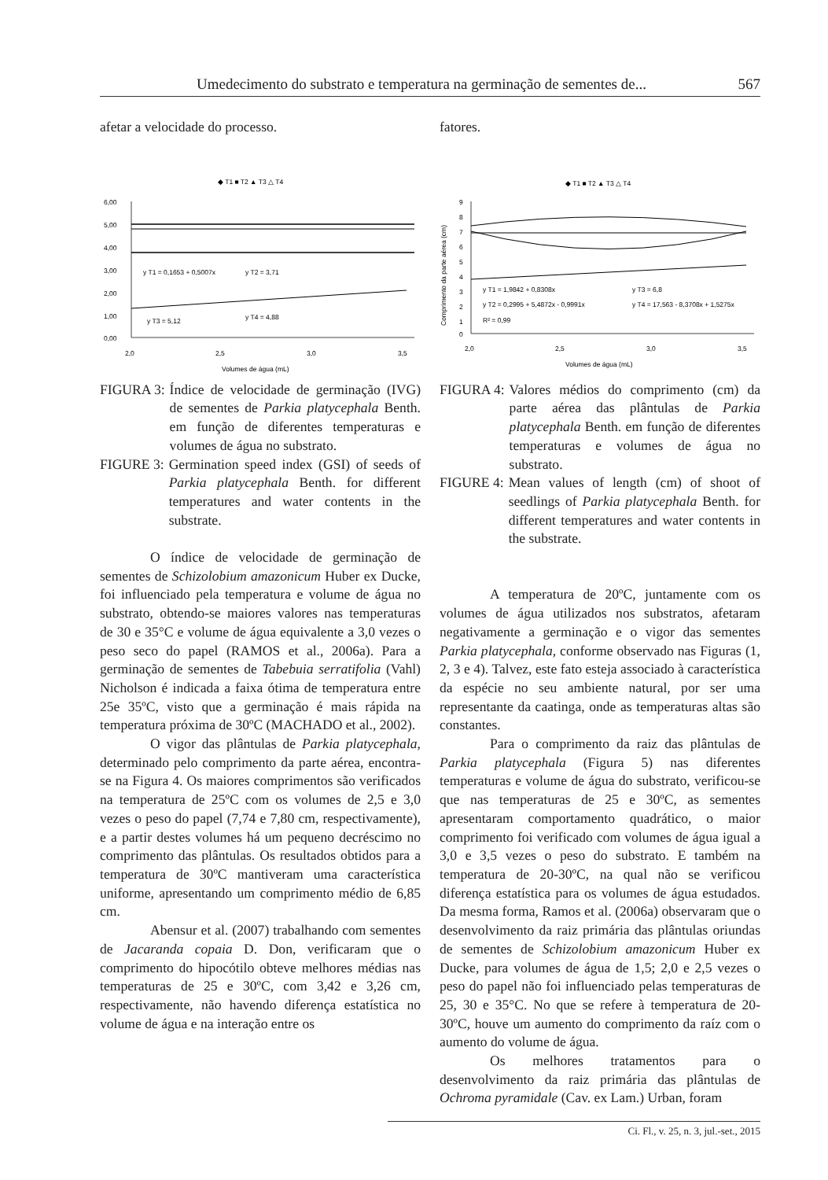Umedecimento do substrato e temperatura na germinação de sementes de... 567
afetar a velocidade do processo.
◆ T1 ■ T2 ▲ T3 △ T4
6,00
5,00
4,00
3,00
2,00
1,00
0,00
2,0
2,5
3,0
3,5
y T1 = 0,1653 + 0,5007x
y T2 = 3,71
y T3 = 5,12
y T4 = 4,88
Volumes de água (mL)
FIGURA 3: Índice de velocidade de germinação (IVG) de sementes de Parkia platycephala Benth. em função de diferentes temperaturas e volumes de água no substrato.
FIGURE 3: Germination speed index (GSI) of seeds of Parkia platycephala Benth. for different temperatures and water contents in the substrate.
O índice de velocidade de germinação de sementes de Schizolobium amazonicum Huber ex Ducke, foi influenciado pela temperatura e volume de água no substrato, obtendo-se maiores valores nas temperaturas de 30 e 35°C e volume de água equivalente a 3,0 vezes o peso seco do papel (RAMOS et al., 2006a). Para a germinação de sementes de Tabebuia serratifolia (Vahl) Nicholson é indicada a faixa ótima de temperatura entre 25e 35ºC, visto que a germinação é mais rápida na temperatura próxima de 30ºC (MACHADO et al., 2002).
O vigor das plântulas de Parkia platycephala, determinado pelo comprimento da parte aérea, encontra-se na Figura 4. Os maiores comprimentos são verificados na temperatura de 25ºC com os volumes de 2,5 e 3,0 vezes o peso do papel (7,74 e 7,80 cm, respectivamente), e a partir destes volumes há um pequeno decréscimo no comprimento das plântulas. Os resultados obtidos para a temperatura de 30ºC mantiveram uma característica uniforme, apresentando um comprimento médio de 6,85 cm.
Abensur et al. (2007) trabalhando com sementes de Jacaranda copaia D. Don, verificaram que o comprimento do hipocótilo obteve melhores médias nas temperaturas de 25 e 30ºC, com 3,42 e 3,26 cm, respectivamente, não havendo diferença estatística no volume de água e na interação entre os
fatores.
◆ T1 ■ T2 ▲ T3 △ T4
Comprimento da parte aérea (cm)
9
8
7
6
5
4
3
2
1
0
2,0
2,5
3,0
3,5
y T1 = 1,9842 + 0,8308x
y T3 = 6,8
y T2 = 0,2995 + 5,4872x - 0,9991x
y T4 = 17,563 - 8,3708x + 1,5275x
R² = 0,99
Volumes de água (mL)
FIGURA 4: Valores médios do comprimento (cm) da parte aérea das plântulas de Parkia platycephala Benth. em função de diferentes temperaturas e volumes de água no substrato.
FIGURE 4: Mean values of length (cm) of shoot of seedlings of Parkia platycephala Benth. for different temperatures and water contents in the substrate.
A temperatura de 20ºC, juntamente com os volumes de água utilizados nos substratos, afetaram negativamente a germinação e o vigor das sementes Parkia platycephala, conforme observado nas Figuras (1, 2, 3 e 4). Talvez, este fato esteja associado à característica da espécie no seu ambiente natural, por ser uma representante da caatinga, onde as temperaturas altas são constantes.
Para o comprimento da raiz das plântulas de Parkia platycephala (Figura 5) nas diferentes temperaturas e volume de água do substrato, verificou-se que nas temperaturas de 25 e 30ºC, as sementes apresentaram comportamento quadrático, o maior comprimento foi verificado com volumes de água igual a 3,0 e 3,5 vezes o peso do substrato. E também na temperatura de 20-30ºC, na qual não se verificou diferença estatística para os volumes de água estudados. Da mesma forma, Ramos et al. (2006a) observaram que o desenvolvimento da raiz primária das plântulas oriundas de sementes de Schizolobium amazonicum Huber ex Ducke, para volumes de água de 1,5; 2,0 e 2,5 vezes o peso do papel não foi influenciado pelas temperaturas de 25, 30 e 35°C. No que se refere à temperatura de 20-30ºC, houve um aumento do comprimento da raíz com o aumento do volume de água.
Os melhores tratamentos para o desenvolvimento da raiz primária das plântulas de Ochroma pyramidale (Cav. ex Lam.) Urban, foram
Ci. Fl., v. 25, n. 3, jul.-set., 2015